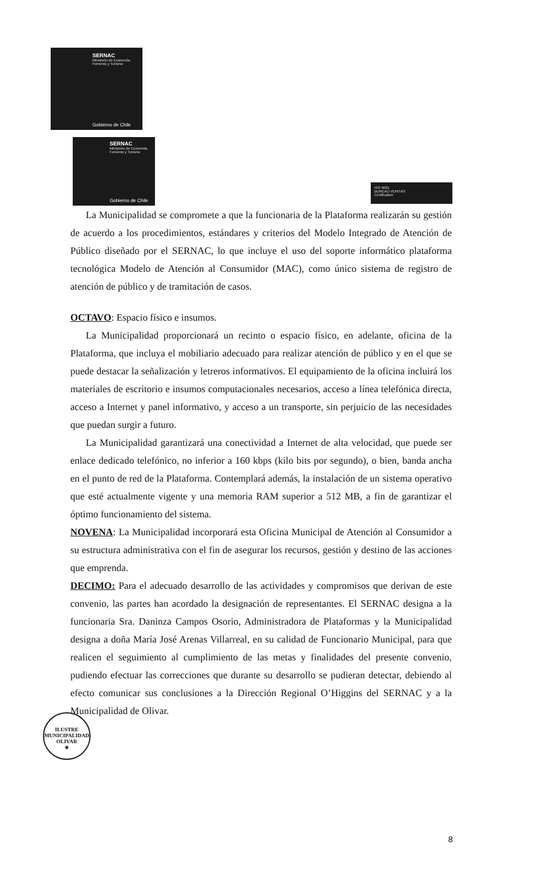SERNAC
Ministerio de Economía, Fomento y Turismo
Gobierno de Chile
SERNAC
Ministerio de Economía, Fomento y Turismo
Gobierno de Chile
ISO 9001
BUREAU VERITAS
Certification
La Municipalidad se compromete a que la funcionaria de la Plataforma realizarán su gestión de acuerdo a los procedimientos, estándares y criterios del Modelo Integrado de Atención de Público diseñado por el SERNAC, lo que incluye el uso del soporte informático plataforma tecnológica Modelo de Atención al Consumidor (MAC), como único sistema de registro de atención de público y de tramitación de casos.
OCTAVO: Espacio físico e insumos.
La Municipalidad proporcionará un recinto o espacio físico, en adelante, oficina de la Plataforma, que incluya el mobiliario adecuado para realizar atención de público y en el que se puede destacar la señalización y letreros informativos. El equipamiento de la oficina incluirá los materiales de escritorio e insumos computacionales necesarios, acceso a línea telefónica directa, acceso a Internet y panel informativo, y acceso a un transporte, sin perjuicio de las necesidades que puedan surgir a futuro.
La Municipalidad garantizará una conectividad a Internet de alta velocidad, que puede ser enlace dedicado telefónico, no inferior a 160 kbps (kilo bits por segundo), o bien, banda ancha en el punto de red de la Plataforma. Contemplará además, la instalación de un sistema operativo que esté actualmente vigente y una memoria RAM superior a 512 MB, a fin de garantizar el óptimo funcionamiento del sistema.
NOVENA: La Municipalidad incorporará esta Oficina Municipal de Atención al Consumidor a su estructura administrativa con el fin de asegurar los recursos, gestión y destino de las acciones que emprenda.
DECIMO: Para el adecuado desarrollo de las actividades y compromisos que derivan de este convenio, las partes han acordado la designación de representantes. El SERNAC designa a la funcionaria Sra. Daninza Campos Osorio, Administradora de Plataformas y la Municipalidad designa a doña María José Arenas Villarreal, en su calidad de Funcionario Municipal, para que realicen el seguimiento al cumplimiento de las metas y finalidades del presente convenio, pudiendo efectuar las correcciones que durante su desarrollo se pudieran detectar, debiendo al efecto comunicar sus conclusiones a la Dirección Regional O’Higgins del SERNAC y a la Municipalidad de Olivar.
ILUSTRE
MUNICIPALIDAD
OLIVAR
★
8